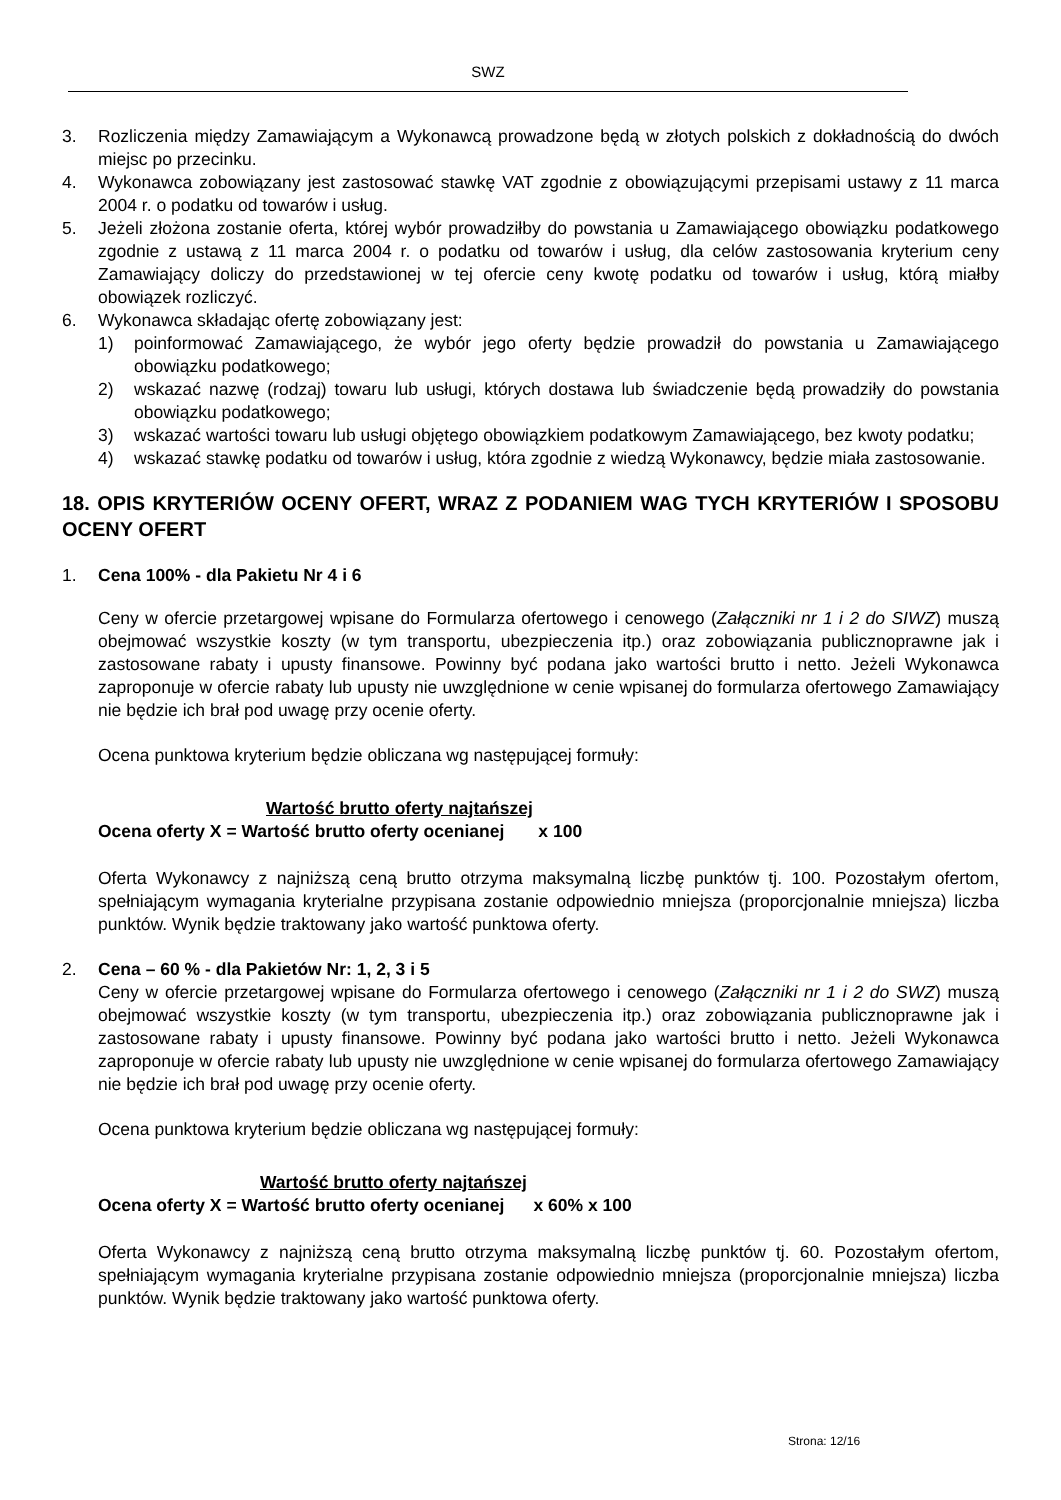SWZ
3. Rozliczenia między Zamawiającym a Wykonawcą prowadzone będą w złotych polskich z dokładnością do dwóch miejsc po przecinku.
4. Wykonawca zobowiązany jest zastosować stawkę VAT zgodnie z obowiązującymi przepisami ustawy z 11 marca 2004 r. o podatku od towarów i usług.
5. Jeżeli złożona zostanie oferta, której wybór prowadziłby do powstania u Zamawiającego obowiązku podatkowego zgodnie z ustawą z 11 marca 2004 r. o podatku od towarów i usług, dla celów zastosowania kryterium ceny Zamawiający doliczy do przedstawionej w tej ofercie ceny kwotę podatku od towarów i usług, którą miałby obowiązek rozliczyć.
6. Wykonawca składając ofertę zobowiązany jest:
1) poinformować Zamawiającego, że wybór jego oferty będzie prowadził do powstania u Zamawiającego obowiązku podatkowego;
2) wskazać nazwę (rodzaj) towaru lub usługi, których dostawa lub świadczenie będą prowadziły do powstania obowiązku podatkowego;
3) wskazać wartości towaru lub usługi objętego obowiązkiem podatkowym Zamawiającego, bez kwoty podatku;
4) wskazać stawkę podatku od towarów i usług, która zgodnie z wiedzą Wykonawcy, będzie miała zastosowanie.
18. OPIS KRYTERIÓW OCENY OFERT, WRAZ Z PODANIEM WAG TYCH KRYTERIÓW I SPOSOBU OCENY OFERT
1. Cena 100% - dla Pakietu Nr 4 i 6
Ceny w ofercie przetargowej wpisane do Formularza ofertowego i cenowego (Załączniki nr 1 i 2 do SIWZ) muszą obejmować wszystkie koszty (w tym transportu, ubezpieczenia itp.) oraz zobowiązania publicznoprawne jak i zastosowane rabaty i upusty finansowe. Powinny być podana jako wartości brutto i netto. Jeżeli Wykonawca zaproponuje w ofercie rabaty lub upusty nie uwzględnione w cenie wpisanej do formularza ofertowego Zamawiający nie będzie ich brał pod uwagę przy ocenie oferty.
Ocena punktowa kryterium będzie obliczana wg następującej formuły:
Wartość brutto oferty najtańszej
Ocena oferty X = Wartość brutto oferty ocenianej x 100
Oferta Wykonawcy z najniższą ceną brutto otrzyma maksymalną liczbę punktów tj. 100. Pozostałym ofertom, spełniającym wymagania kryterialne przypisana zostanie odpowiednio mniejsza (proporcjonalnie mniejsza) liczba punktów. Wynik będzie traktowany jako wartość punktowa oferty.
2. Cena – 60 % - dla Pakietów Nr: 1, 2, 3 i 5
Ceny w ofercie przetargowej wpisane do Formularza ofertowego i cenowego (Załączniki nr 1 i 2 do SWZ) muszą obejmować wszystkie koszty (w tym transportu, ubezpieczenia itp.) oraz zobowiązania publicznoprawne jak i zastosowane rabaty i upusty finansowe. Powinny być podana jako wartości brutto i netto. Jeżeli Wykonawca zaproponuje w ofercie rabaty lub upusty nie uwzględnione w cenie wpisanej do formularza ofertowego Zamawiający nie będzie ich brał pod uwagę przy ocenie oferty.
Ocena punktowa kryterium będzie obliczana wg następującej formuły:
Wartość brutto oferty najtańszej
Ocena oferty X = Wartość brutto oferty ocenianej x 60% x 100
Oferta Wykonawcy z najniższą ceną brutto otrzyma maksymalną liczbę punktów tj. 60. Pozostałym ofertom, spełniającym wymagania kryterialne przypisana zostanie odpowiednio mniejsza (proporcjonalnie mniejsza) liczba punktów. Wynik będzie traktowany jako wartość punktowa oferty.
Strona: 12/16